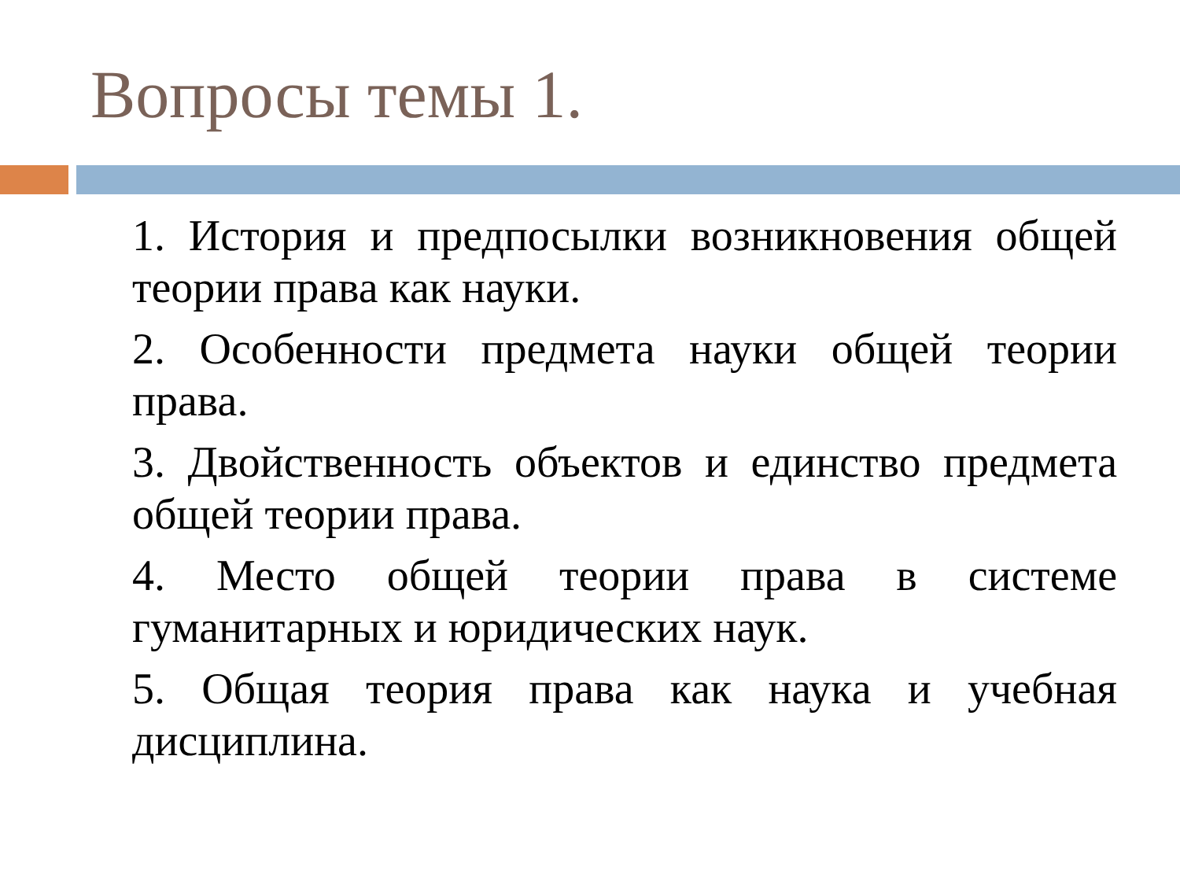Вопросы темы 1.
1. История и предпосылки возникновения общей теории права как науки.
2. Особенности предмета науки общей теории права.
3. Двойственность объектов и единство предмета общей теории права.
4. Место общей теории права в системе гуманитарных и юридических наук.
5. Общая теория права как наука и учебная дисциплина.